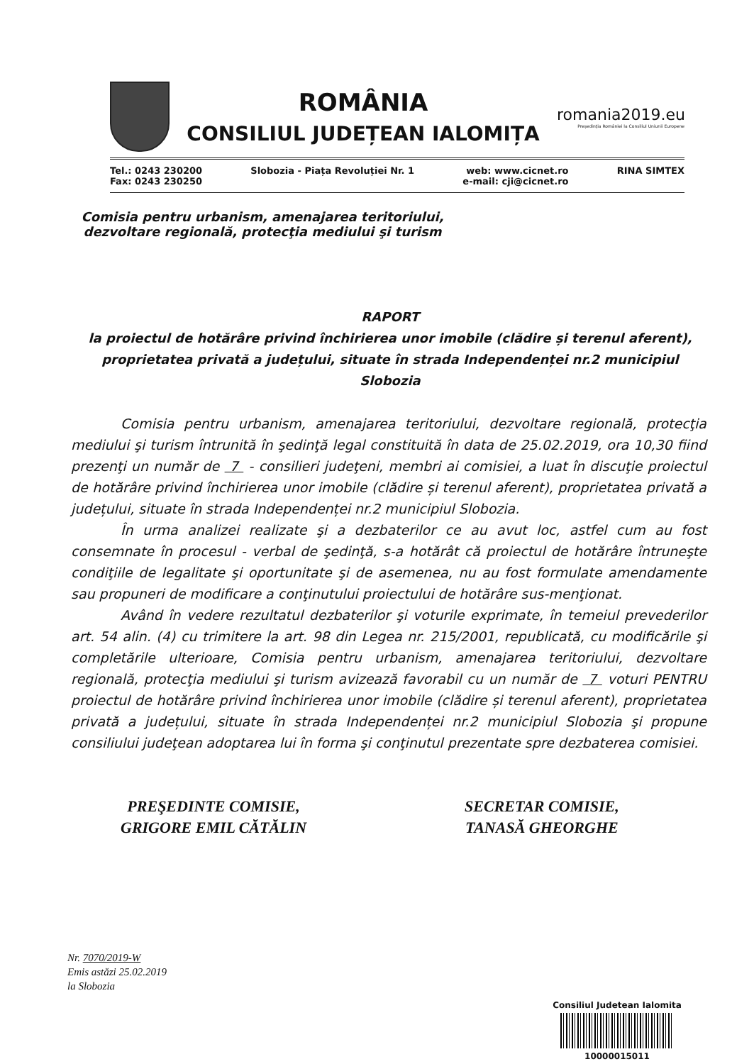ROMÂNIA
CONSILIUL JUDEȚEAN IALOMIȚA
romania2019.eu
Președinția României la Consiliul Uniunii Europene
Tel.: 0243 230200
Fax: 0243 230250
Slobozia - Piața Revoluției Nr. 1
web: www.cicnet.ro
e-mail: cji@cicnet.ro
RINA SIMTEX
Comisia pentru urbanism, amenajarea teritoriului,
dezvoltare regională, protecţia mediului şi turism
RAPORT
la proiectul de hotărâre privind închirierea unor imobile (clădire și terenul aferent), proprietatea privată a județului, situate în strada Independenței nr.2 municipiul Slobozia
Comisia pentru urbanism, amenajarea teritoriului, dezvoltare regională, protecţia mediului şi turism întrunită în şedinţă legal constituită în data de 25.02.2019, ora 10,30 fiind prezenţi un număr de 7 - consilieri judeţeni, membri ai comisiei, a luat în discuţie proiectul de hotărâre privind închirierea unor imobile (clădire și terenul aferent), proprietatea privată a județului, situate în strada Independenței nr.2 municipiul Slobozia.
În urma analizei realizate şi a dezbaterilor ce au avut loc, astfel cum au fost consemnate în procesul - verbal de şedinţă, s-a hotărât că proiectul de hotărâre întruneşte condiţiile de legalitate şi oportunitate şi de asemenea, nu au fost formulate amendamente sau propuneri de modificare a conţinutului proiectului de hotărâre sus-menţionat.
Având în vedere rezultatul dezbaterilor şi voturile exprimate, în temeiul prevederilor art. 54 alin. (4) cu trimitere la art. 98 din Legea nr. 215/2001, republicată, cu modificările şi completările ulterioare, Comisia pentru urbanism, amenajarea teritoriului, dezvoltare regională, protecţia mediului şi turism avizează favorabil cu un număr de 7 voturi PENTRU proiectul de hotărâre privind închirierea unor imobile (clădire și terenul aferent), proprietatea privată a județului, situate în strada Independenței nr.2 municipiul Slobozia şi propune consiliului judeţean adoptarea lui în forma şi conţinutul prezentate spre dezbaterea comisiei.
PREŞEDINTE COMISIE,
GRIGORE EMIL CĂTĂLIN
SECRETAR COMISIE,
TANASĂ GHEORGHE
Nr. 7070/2019-W
Emis astăzi 25.02.2019
la Slobozia
Consiliul Judetean Ialomita
10000015011